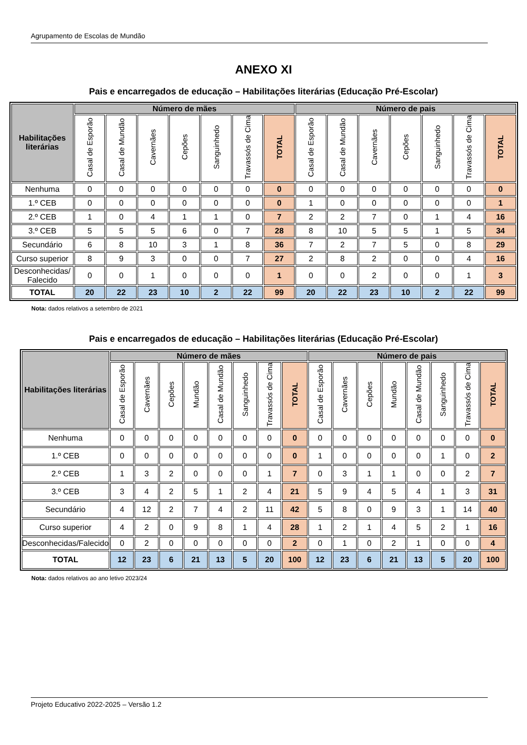Agrupamento de Escolas de Mundão
ANEXO XI
Pais e encarregados de educação – Habilitações literárias (Educação Pré-Escolar)
| Habilitações literárias | Número de mães | | | | | | | Número de pais | | | | | | |
| --- | --- | --- | --- | --- | --- | --- | --- | --- | --- | --- | --- | --- | --- | --- |
| | Casal de Esporão | Casal de Mundão | Cavernães | Cepões | Sanguinhedo | Travassós de Cima | TOTAL | Casal de Esporão | Casal de Mundão | Cavernães | Cepões | Sanguinhedo | Travassós de Cima | TOTAL |
| Nenhuma | 0 | 0 | 0 | 0 | 0 | 0 | 0 | 0 | 0 | 0 | 0 | 0 | 0 | 0 |
| 1.º CEB | 0 | 0 | 0 | 0 | 0 | 0 | 0 | 1 | 0 | 0 | 0 | 0 | 0 | 1 |
| 2.º CEB | 1 | 0 | 4 | 1 | 1 | 0 | 7 | 2 | 2 | 7 | 0 | 1 | 4 | 16 |
| 3.º CEB | 5 | 5 | 5 | 6 | 0 | 7 | 28 | 8 | 10 | 5 | 5 | 1 | 5 | 34 |
| Secundário | 6 | 8 | 10 | 3 | 1 | 8 | 36 | 7 | 2 | 7 | 5 | 0 | 8 | 29 |
| Curso superior | 8 | 9 | 3 | 0 | 0 | 7 | 27 | 2 | 8 | 2 | 0 | 0 | 4 | 16 |
| Desconhecidas/ Falecido | 0 | 0 | 1 | 0 | 0 | 0 | 1 | 0 | 0 | 2 | 0 | 0 | 1 | 3 |
| TOTAL | 20 | 22 | 23 | 10 | 2 | 22 | 99 | 20 | 22 | 23 | 10 | 2 | 22 | 99 |
Nota: dados relativos a setembro de 2021
Pais e encarregados de educação – Habilitações literárias (Educação Pré-Escolar)
| Habilitações literárias | Número de mães | | | | | | | | Número de pais | | | | | | | |
| --- | --- | --- | --- | --- | --- | --- | --- | --- | --- | --- | --- | --- | --- | --- | --- | --- |
| | Casal de Esporão | Cavernães | Cepões | Mundão | Casal de Mundão | Sanguinhedo | Travassós de Cima | TOTAL | Casal de Esporão | Cavernães | Cepões | Mundão | Casal de Mundão | Sanguinhedo | Travassós de Cima | TOTAL |
| Nenhuma | 0 | 0 | 0 | 0 | 0 | 0 | 0 | 0 | 0 | 0 | 0 | 0 | 0 | 0 | 0 | 0 |
| 1.º CEB | 0 | 0 | 0 | 0 | 0 | 0 | 0 | 0 | 1 | 0 | 0 | 0 | 0 | 1 | 0 | 2 |
| 2.º CEB | 1 | 3 | 2 | 0 | 0 | 0 | 1 | 7 | 0 | 3 | 1 | 1 | 0 | 0 | 2 | 7 |
| 3.º CEB | 3 | 4 | 2 | 5 | 1 | 2 | 4 | 21 | 5 | 9 | 4 | 5 | 4 | 1 | 3 | 31 |
| Secundário | 4 | 12 | 2 | 7 | 4 | 2 | 11 | 42 | 5 | 8 | 0 | 9 | 3 | 1 | 14 | 40 |
| Curso superior | 4 | 2 | 0 | 9 | 8 | 1 | 4 | 28 | 1 | 2 | 1 | 4 | 5 | 2 | 1 | 16 |
| Desconhecidas/Falecido | 0 | 2 | 0 | 0 | 0 | 0 | 0 | 2 | 0 | 1 | 0 | 2 | 1 | 0 | 0 | 4 |
| TOTAL | 12 | 23 | 6 | 21 | 13 | 5 | 20 | 100 | 12 | 23 | 6 | 21 | 13 | 5 | 20 | 100 |
Nota: dados relativos ao ano letivo 2023/24
Projeto Educativo 2022-2025 – Versão 1.2